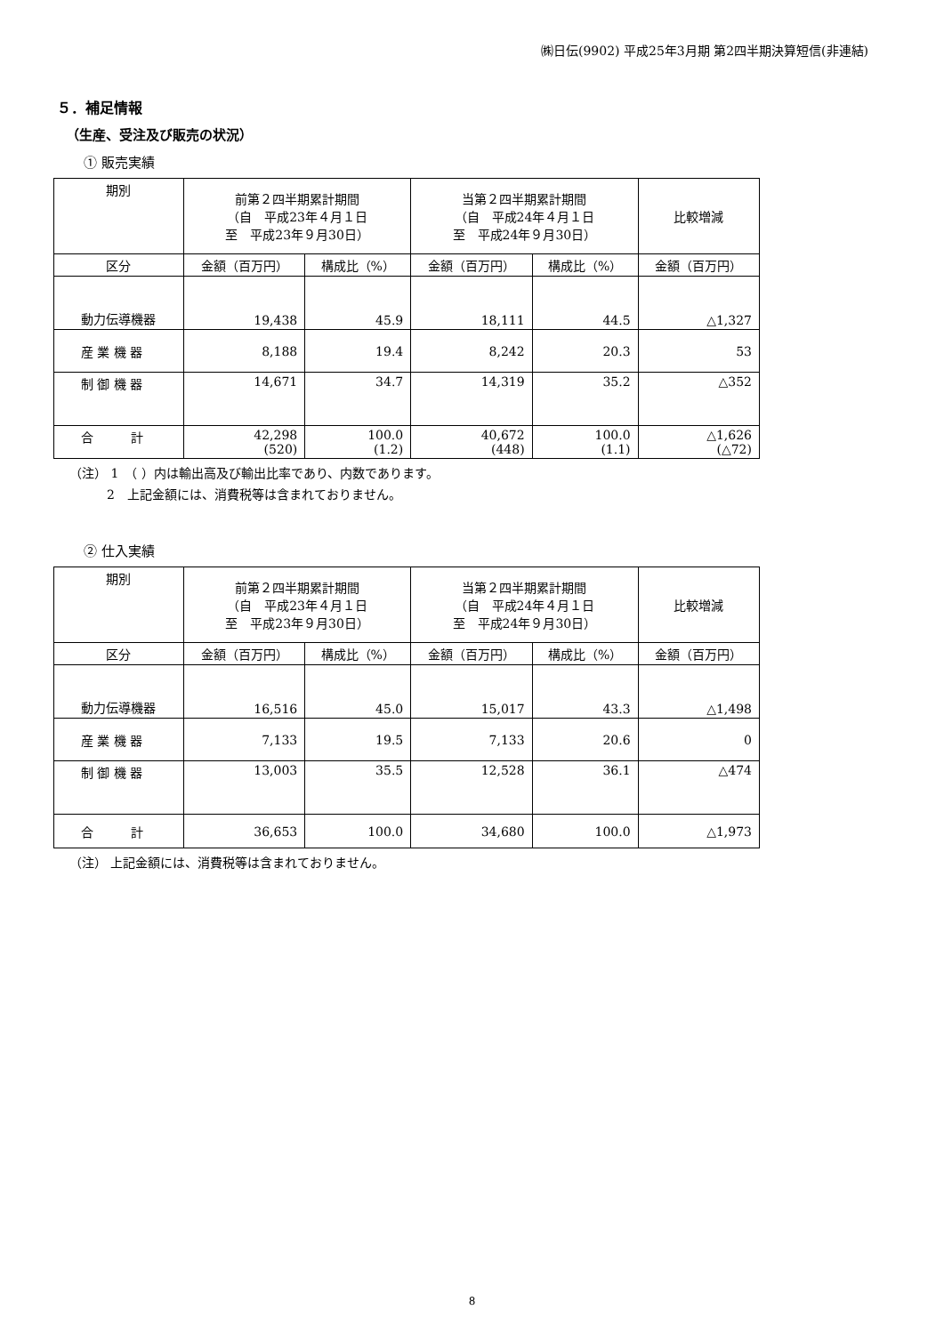㈱日伝(9902) 平成25年3月期 第2四半期決算短信(非連結)
５．補足情報
（生産、受注及び販売の状況）
① 販売実績
| 期別 | 前第２四半期累計期間 （自 平成23年４月１日 至 平成23年９月30日） | | 当第２四半期累計期間 （自 平成24年４月１日 至 平成24年９月30日） | | 比較増減 |
| --- | --- | --- | --- | --- | --- |
| 区分 | 金額（百万円） | 構成比（%） | 金額（百万円） | 構成比（%） | 金額（百万円） |
| 動力伝導機器 | 19,438 | 45.9 | 18,111 | 44.5 | △1,327 |
| 産 業 機 器 | 8,188 | 19.4 | 8,242 | 20.3 | 53 |
| 制 御 機 器 | 14,671 | 34.7 | 14,319 | 35.2 | △352 |
| 合 計 | 42,298 (520) | 100.0 (1.2) | 40,672 (448) | 100.0 (1.1) | △1,626 (△72) |
（注） 1　（ ）内は輸出高及び輸出比率であり、内数であります。
　　　2　上記金額には、消費税等は含まれておりません。
② 仕入実績
| 期別 | 前第２四半期累計期間 （自 平成23年４月１日 至 平成23年９月30日） | | 当第２四半期累計期間 （自 平成24年４月１日 至 平成24年９月30日） | | 比較増減 |
| --- | --- | --- | --- | --- | --- |
| 区分 | 金額（百万円） | 構成比（%） | 金額（百万円） | 構成比（%） | 金額（百万円） |
| 動力伝導機器 | 16,516 | 45.0 | 15,017 | 43.3 | △1,498 |
| 産 業 機 器 | 7,133 | 19.5 | 7,133 | 20.6 | 0 |
| 制 御 機 器 | 13,003 | 35.5 | 12,528 | 36.1 | △474 |
| 合 計 | 36,653 | 100.0 | 34,680 | 100.0 | △1,973 |
（注） 上記金額には、消費税等は含まれておりません。
8